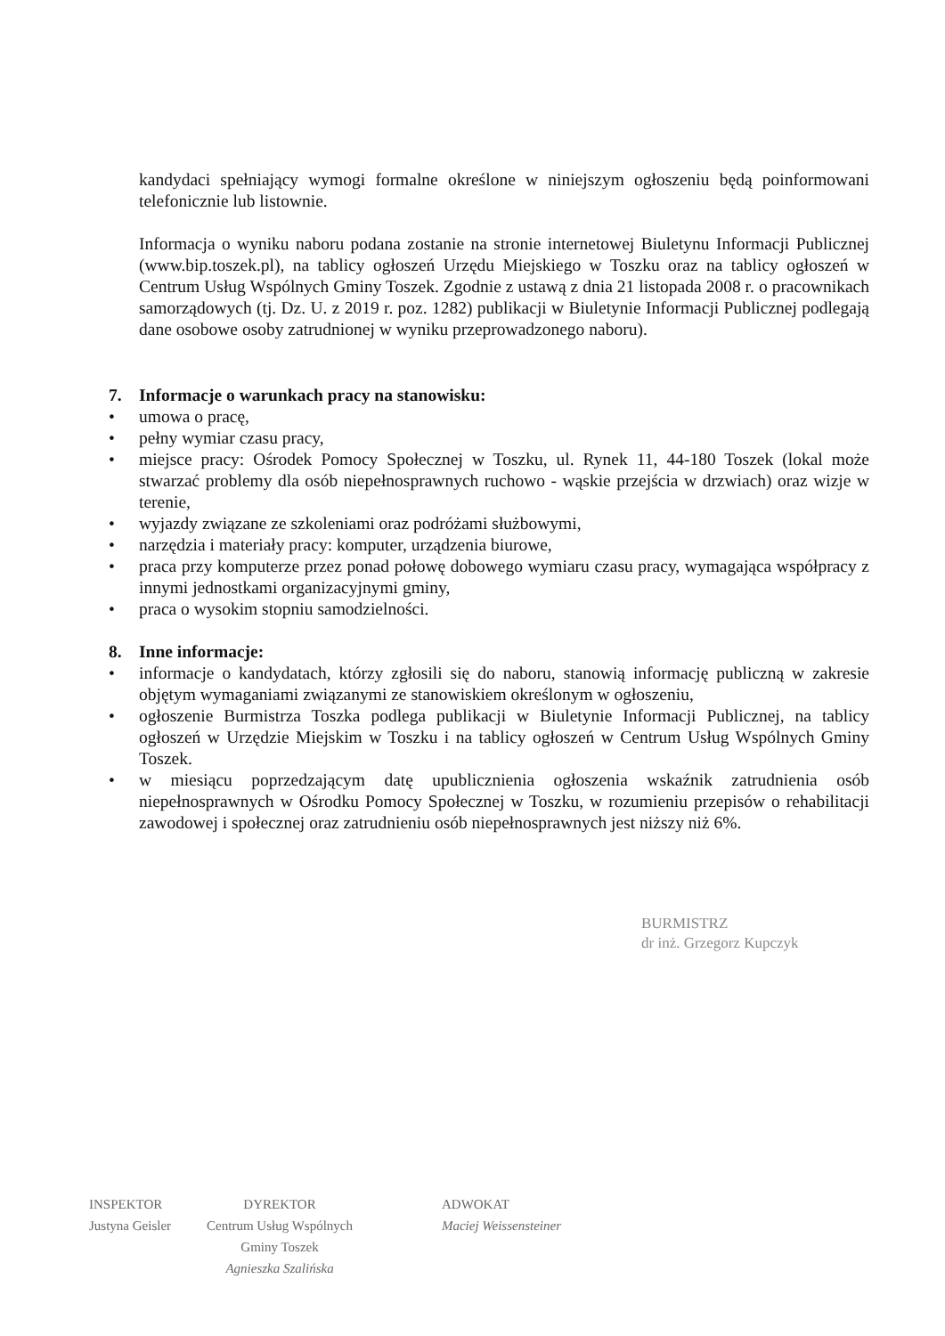kandydaci spełniający wymogi formalne określone w niniejszym ogłoszeniu będą poinformowani telefonicznie lub listownie.
Informacja o wyniku naboru podana zostanie na stronie internetowej Biuletynu Informacji Publicznej (www.bip.toszek.pl), na tablicy ogłoszeń Urzędu Miejskiego w Toszku oraz na tablicy ogłoszeń w Centrum Usług Wspólnych Gminy Toszek. Zgodnie z ustawą z dnia 21 listopada 2008 r. o pracownikach samorządowych (tj. Dz. U. z 2019 r. poz. 1282) publikacji w Biuletynie Informacji Publicznej podlegają dane osobowe osoby zatrudnionej w wyniku przeprowadzonego naboru).
7. Informacje o warunkach pracy na stanowisku:
• umowa o pracę,
• pełny wymiar czasu pracy,
• miejsce pracy: Ośrodek Pomocy Społecznej w Toszku, ul. Rynek 11, 44-180 Toszek (lokal może stwarzać problemy dla osób niepełnosprawnych ruchowo - wąskie przejścia w drzwiach) oraz wizje w terenie,
• wyjazdy związane ze szkoleniami oraz podróżami służbowymi,
• narzędzia i materiały pracy: komputer, urządzenia biurowe,
• praca przy komputerze przez ponad połowę dobowego wymiaru czasu pracy, wymagająca współpracy z innymi jednostkami organizacyjnymi gminy,
• praca o wysokim stopniu samodzielności.
8. Inne informacje:
• informacje o kandydatach, którzy zgłosili się do naboru, stanowią informację publiczną w zakresie objętym wymaganiami związanymi ze stanowiskiem określonym w ogłoszeniu,
• ogłoszenie Burmistrza Toszka podlega publikacji w Biuletynie Informacji Publicznej, na tablicy ogłoszeń w Urzędzie Miejskim w Toszku i na tablicy ogłoszeń w Centrum Usług Wspólnych Gminy Toszek.
• w miesiącu poprzedzającym datę upublicznienia ogłoszenia wskaźnik zatrudnienia osób niepełnosprawnych w Ośrodku Pomocy Społecznej w Toszku, w rozumieniu przepisów o rehabilitacji zawodowej i społecznej oraz zatrudnieniu osób niepełnosprawnych jest niższy niż 6%.
BURMISTRZ
dr inż. Grzegorz Kupczyk
INSPEKTOR
Justyna Geisler
DYREKTOR
Centrum Usług Wspólnych
Gminy Toszek
Agnieszka Szalińska
ADWOKAT
Maciej Weissensteiner